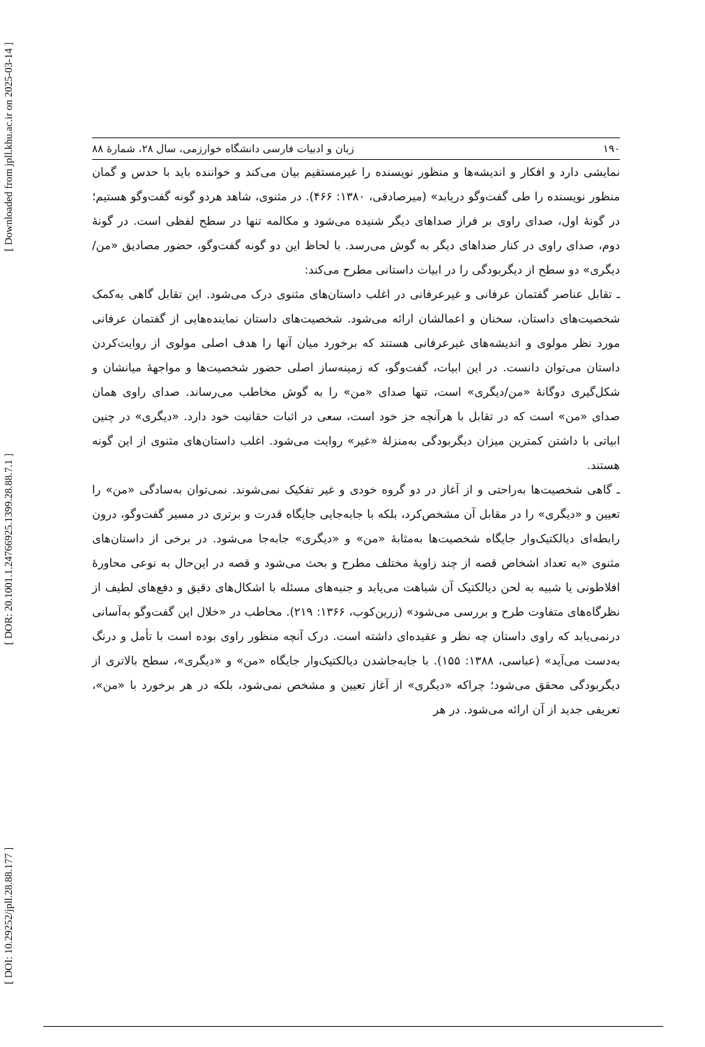[ DOI: 10.29252/jpll.28.88.177 ] [ DOR: 20.1001.1.24766925.1399.28.88.7.1 ] [ Downloaded from jpll.khu.ac.ir on 2025-03-14 ]
۱۹۰ زبان و ادبیات فارسی دانشگاه خوارزمی، سال ۲۸، شمارۀ ۸۸
نمایشی دارد و افکار و اندیشه‌ها و منظور نویسنده را غیرمستقیم بیان می‌کند و خواننده باید با حدس و گمان منظور نویسنده را طی گفت‌وگو دریابد» (میرصادقی، ۱۳۸۰: ۴۶۶). در مثنوی، شاهد هردو گونه گفت‌وگو هستیم؛ در گونۀ اول، صدای راوی بر فراز صداهای دیگر شنیده می‌شود و مکالمه تنها در سطح لفظی است. در گونۀ دوم، صدای راوی در کنار صداهای دیگر به گوش می‌رسد. با لحاظ این دو گونه گفت‌وگو، حضور مصادیق «من/ دیگری» دو سطح از دیگربودگی را در ابیات داستانی مطرح می‌کند:
ـ تقابل عناصر گفتمان عرفانی و غیرعرفانی در اغلب داستان‌های مثنوی درک می‌شود. این تقابل گاهی به‌کمک شخصیت‌های داستان، سخنان و اعمالشان ارائه می‌شود. شخصیت‌های داستان نماینده‌هایی از گفتمان عرفانی مورد نظر مولوی و اندیشه‌های غیرعرفانی هستند که برخورد میان آنها را هدف اصلی مولوی از روایت‌کردن داستان می‌توان دانست. در این ابیات، گفت‌وگو، که زمینه‌ساز اصلی حضور شخصیت‌ها و مواجهۀ میانشان و شکل‌گیری دوگانۀ «من/دیگری» است، تنها صدای «من» را به گوش مخاطب می‌رساند. صدای راوی همان صدای «من» است که در تقابل با هرآنچه جز خود است، سعی در اثبات حقانیت خود دارد. «دیگری» در چنین ابیاتی با داشتن کمترین میزان دیگربودگی به‌منزلۀ «غیر» روایت می‌شود. اغلب داستان‌های مثنوی از این گونه هستند.
ـ گاهی شخصیت‌ها به‌راحتی و از آغاز در دو گروه خودی و غیر تفکیک نمی‌شوند. نمی‌توان به‌سادگی «من» را تعیین و «دیگری» را در مقابل آن مشخص‌کرد، بلکه با جابه‌جایی جایگاه قدرت و برتری در مسیر گفت‌وگو، درون رابطه‌ای دیالکتیک‌وار جایگاه شخصیت‌ها به‌مثابۀ «من» و «دیگری» جابه‌جا می‌شود. در برخی از داستان‌های مثنوی «به تعداد اشخاص قصه از چند زاویۀ مختلف مطرح و بحث می‌شود و قصه در این‌حال به نوعی محاورۀ افلاطونی یا شبیه به لحن دیالکتیک آن شباهت می‌یابد و جنبه‌های مسئله با اشکال‌های دقیق و دفع‌های لطیف از نظرگاه‌های متفاوت طرح و بررسی می‌شود» (زرین‌کوب، ۱۳۶۶: ۲۱۹). مخاطب در «خلال این گفت‌وگو به‌آسانی درنمی‌یابد که راوی داستان چه نظر و عقیده‌ای داشته است. درک آنچه منظور راوی بوده است با تأمل و درنگ به‌دست می‌آید» (عباسی، ۱۳۸۸: ۱۵۵). با جابه‌جاشدن دیالکتیک‌وار جایگاه «من» و «دیگری»، سطح بالاتری از دیگربودگی محقق می‌شود؛ چراکه «دیگری» از آغاز تعیین و مشخص نمی‌شود، بلکه در هر برخورد با «من»، تعریفی جدید از آن ارائه می‌شود. در هر